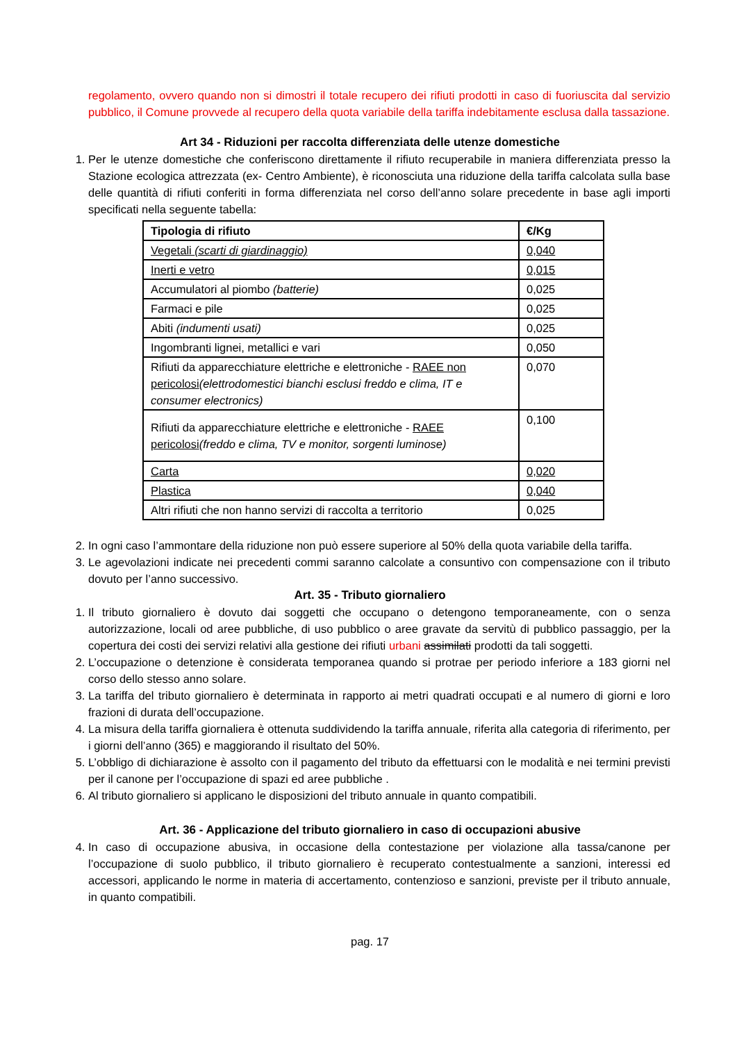regolamento, ovvero quando non si dimostri il totale recupero dei rifiuti prodotti in caso di fuoriuscita dal servizio pubblico, il Comune provvede al recupero della quota variabile della tariffa indebitamente esclusa dalla tassazione.
Art 34 - Riduzioni per raccolta differenziata delle utenze domestiche
1. Per le utenze domestiche che conferiscono direttamente il rifiuto recuperabile in maniera differenziata presso la Stazione ecologica attrezzata (ex- Centro Ambiente), è riconosciuta una riduzione della tariffa calcolata sulla base delle quantità di rifiuti conferiti in forma differenziata nel corso dell’anno solare precedente in base agli importi specificati nella seguente tabella:
| Tipologia di rifiuto | €/Kg |
| --- | --- |
| Vegetali (scarti di giardinaggio) | 0,040 |
| Inerti e vetro | 0,015 |
| Accumulatori al piombo (batterie) | 0,025 |
| Farmaci e pile | 0,025 |
| Abiti (indumenti usati) | 0,025 |
| Ingombranti lignei, metallici e vari | 0,050 |
| Rifiuti da apparecchiature elettriche e elettroniche - RAEE non pericolosi (elettrodomestici bianchi esclusi freddo e clima, IT e consumer electronics) | 0,070 |
| Rifiuti da apparecchiature elettriche e elettroniche - RAEE pericolosi (freddo e clima, TV e monitor, sorgenti luminose) | 0,100 |
| Carta | 0,020 |
| Plastica | 0,040 |
| Altri rifiuti che non hanno servizi di raccolta a territorio | 0,025 |
2. In ogni caso l’ammontare della riduzione non può essere superiore al 50% della quota variabile della tariffa.
3. Le agevolazioni indicate nei precedenti commi saranno calcolate a consuntivo con compensazione con il tributo dovuto per l’anno successivo.
Art. 35 - Tributo giornaliero
1. Il tributo giornaliero è dovuto dai soggetti che occupano o detengono temporaneamente, con o senza autorizzazione, locali od aree pubbliche, di uso pubblico o aree gravate da servitù di pubblico passaggio, per la copertura dei costi dei servizi relativi alla gestione dei rifiuti urbani assimilati prodotti da tali soggetti.
2. L’occupazione o detenzione è considerata temporanea quando si protrae per periodo inferiore a 183 giorni nel corso dello stesso anno solare.
3. La tariffa del tributo giornaliero è determinata in rapporto ai metri quadrati occupati e al numero di giorni e loro frazioni di durata dell’occupazione.
4. La misura della tariffa giornaliera è ottenuta suddividendo la tariffa annuale, riferita alla categoria di riferimento, per i giorni dell’anno (365) e maggiorando il risultato del 50%.
5. L’obbligo di dichiarazione è assolto con il pagamento del tributo da effettuarsi con le modalità e nei termini previsti per il canone per l’occupazione di spazi ed aree pubbliche .
6. Al tributo giornaliero si applicano le disposizioni del tributo annuale in quanto compatibili.
Art. 36 - Applicazione del tributo giornaliero in caso di occupazioni abusive
4. In caso di occupazione abusiva, in occasione della contestazione per violazione alla tassa/canone per l’occupazione di suolo pubblico, il tributo giornaliero è recuperato contestualmente a sanzioni, interessi ed accessori, applicando le norme in materia di accertamento, contenzioso e sanzioni, previste per il tributo annuale, in quanto compatibili.
pag. 17